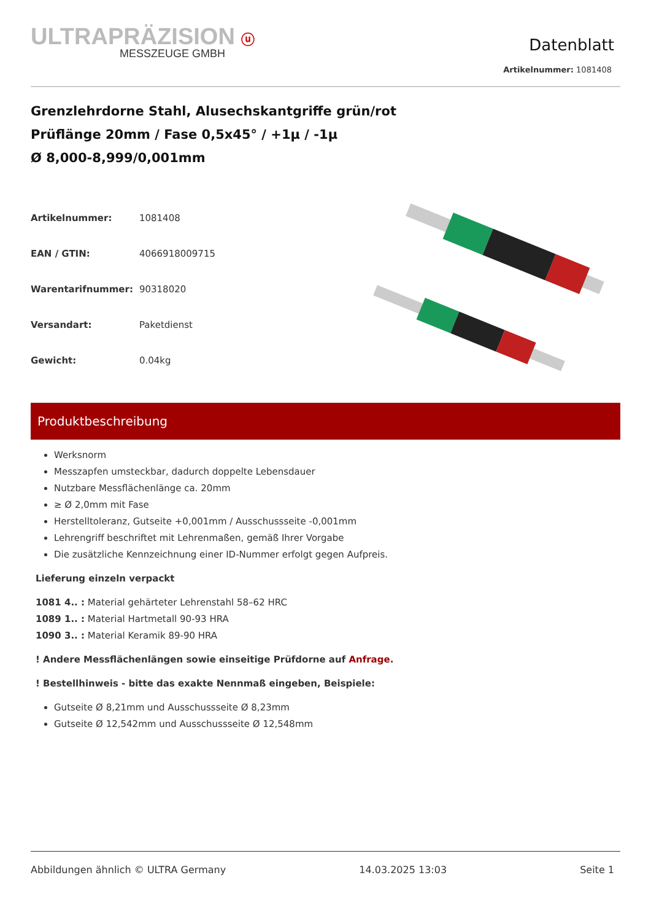ULTRAPRÄZISION ⓤ
MESSZEUGE GMBH
Datenblatt
Artikelnummer: 1081408
Grenzlehrdorne Stahl, Alusechskantgriffe grün/rot
Prüflänge 20mm / Fase 0,5x45° / +1µ / -1µ
Ø 8,000-8,999/0,001mm
| Artikelnummer: | 1081408 |
| EAN / GTIN: | 4066918009715 |
| Warentarifnummer: | 90318020 |
| Versandart: | Paketdienst |
| Gewicht: | 0.04kg |
Produktbeschreibung
Werksnorm
Messzapfen umsteckbar, dadurch doppelte Lebensdauer
Nutzbare Messflächenlänge ca. 20mm
≥ Ø 2,0mm mit Fase
Herstelltoleranz, Gutseite +0,001mm / Ausschussseite -0,001mm
Lehrengriff beschriftet mit Lehrenmaßen, gemäß Ihrer Vorgabe
Die zusätzliche Kennzeichnung einer ID-Nummer erfolgt gegen Aufpreis.
Lieferung einzeln verpackt
1081 4.. : Material gehärteter Lehrenstahl 58–62 HRC
1089 1.. : Material Hartmetall 90-93 HRA
1090 3.. : Material Keramik 89-90 HRA
! Andere Messflächenlängen sowie einseitige Prüfdorne auf Anfrage.
! Bestellhinweis - bitte das exakte Nennmaß eingeben, Beispiele:
Gutseite Ø 8,21mm und Ausschussseite Ø 8,23mm
Gutseite Ø 12,542mm und Ausschussseite Ø 12,548mm
Abbildungen ähnlich © ULTRA Germany 14.03.2025 13:03 Seite 1